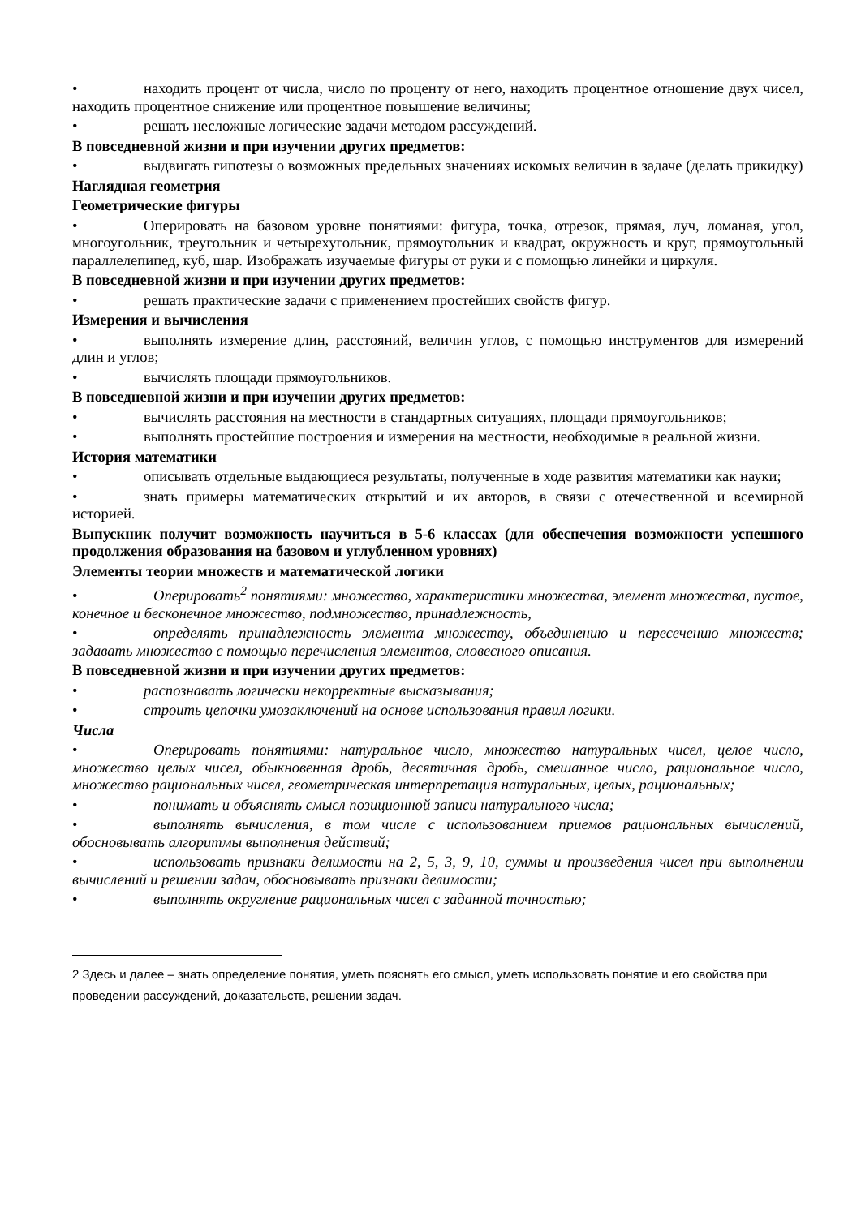• находить процент от числа, число по проценту от него, находить процентное отношение двух чисел, находить процентное снижение или процентное повышение величины;
• решать несложные логические задачи методом рассуждений.
В повседневной жизни и при изучении других предметов:
• выдвигать гипотезы о возможных предельных значениях искомых величин в задаче (делать прикидку)
Наглядная геометрия
Геометрические фигуры
• Оперировать на базовом уровне понятиями: фигура, точка, отрезок, прямая, луч, ломаная, угол, многоугольник, треугольник и четырехугольник, прямоугольник и квадрат, окружность и круг, прямоугольный параллелепипед, куб, шар. Изображать изучаемые фигуры от руки и с помощью линейки и циркуля.
В повседневной жизни и при изучении других предметов:
• решать практические задачи с применением простейших свойств фигур.
Измерения и вычисления
• выполнять измерение длин, расстояний, величин углов, с помощью инструментов для измерений длин и углов;
• вычислять площади прямоугольников.
В повседневной жизни и при изучении других предметов:
• вычислять расстояния на местности в стандартных ситуациях, площади прямоугольников;
• выполнять простейшие построения и измерения на местности, необходимые в реальной жизни.
История математики
• описывать отдельные выдающиеся результаты, полученные в ходе развития математики как науки;
• знать примеры математических открытий и их авторов, в связи с отечественной и всемирной историей.
Выпускник получит возможность научиться в 5-6 классах (для обеспечения возможности успешного продолжения образования на базовом и углубленном уровнях)
Элементы теории множеств и математической логики
• Оперировать<sup>2</sup> понятиями: множество, характеристики множества, элемент множества, пустое, конечное и бесконечное множество, подмножество, принадлежность,
• определять принадлежность элемента множеству, объединению и пересечению множеств; задавать множество с помощью перечисления элементов, словесного описания.
В повседневной жизни и при изучении других предметов:
• распознавать логически некорректные высказывания;
• строить цепочки умозаключений на основе использования правил логики.
Числа
• Оперировать понятиями: натуральное число, множество натуральных чисел, целое число, множество целых чисел, обыкновенная дробь, десятичная дробь, смешанное число, рациональное число, множество рациональных чисел, геометрическая интерпретация натуральных, целых, рациональных;
• понимать и объяснять смысл позиционной записи натурального числа;
• выполнять вычисления, в том числе с использованием приемов рациональных вычислений, обосновывать алгоритмы выполнения действий;
• использовать признаки делимости на 2, 5, 3, 9, 10, суммы и произведения чисел при выполнении вычислений и решении задач, обосновывать признаки делимости;
• выполнять округление рациональных чисел с заданной точностью;
2 Здесь и далее – знать определение понятия, уметь пояснять его смысл, уметь использовать понятие и его свойства при проведении рассуждений, доказательств, решении задач.